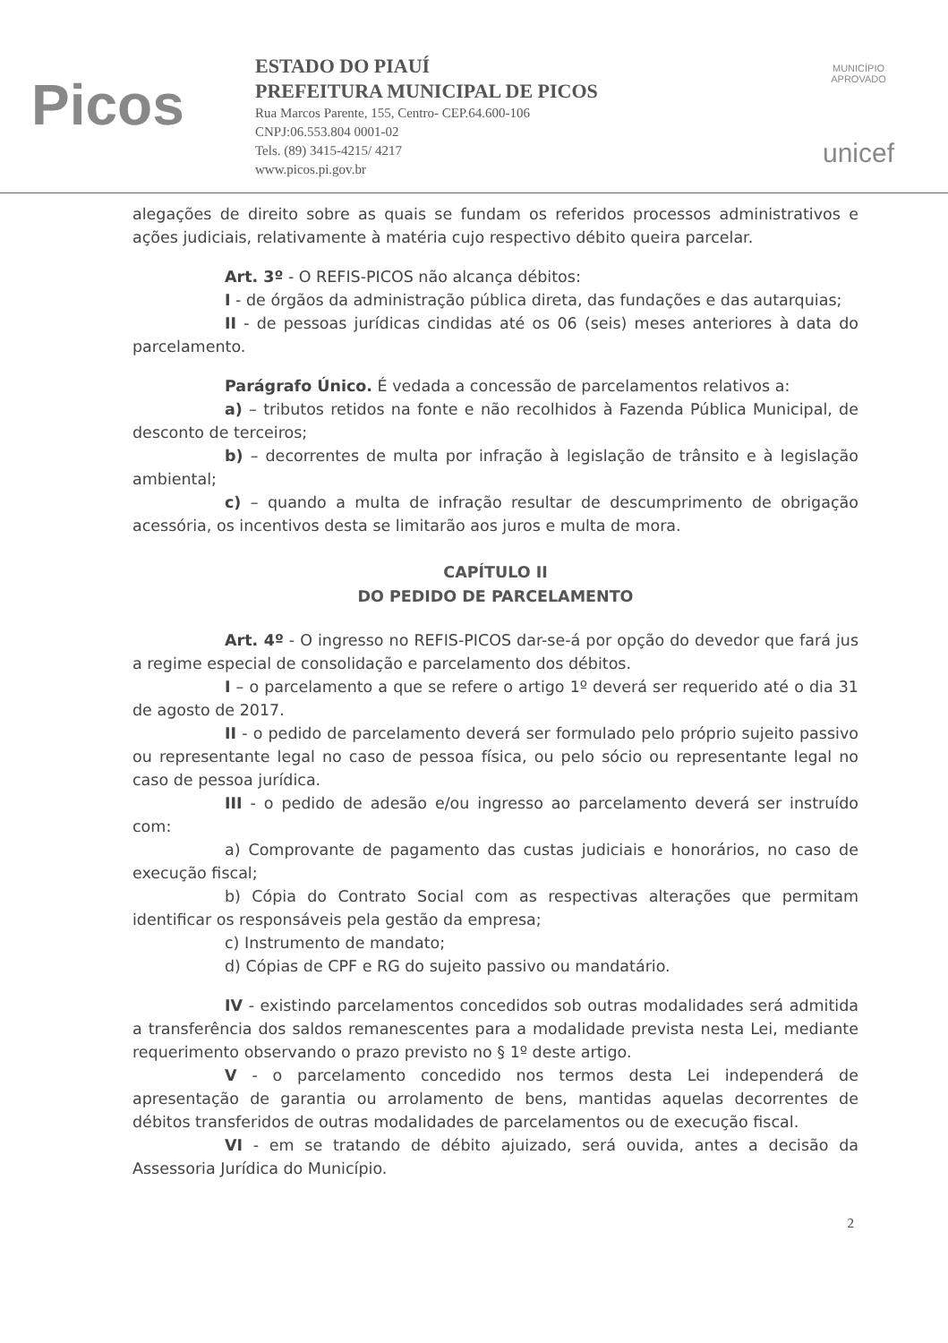Picos
ESTADO DO PIAUÍ
PREFEITURA MUNICIPAL DE PICOS
Rua Marcos Parente, 155, Centro- CEP.64.600-106
CNPJ:06.553.804 0001-02
Tels. (89) 3415-4215/ 4217
www.picos.pi.gov.br
MUNICÍPIO APROVADO
unicef
alegações de direito sobre as quais se fundam os referidos processos administrativos e ações judiciais, relativamente à matéria cujo respectivo débito queira parcelar.
Art. 3º - O REFIS-PICOS não alcança débitos:
I - de órgãos da administração pública direta, das fundações e das autarquias;
II - de pessoas jurídicas cindidas até os 06 (seis) meses anteriores à data do parcelamento.
Parágrafo Único. É vedada a concessão de parcelamentos relativos a:
a) – tributos retidos na fonte e não recolhidos à Fazenda Pública Municipal, de desconto de terceiros;
b) – decorrentes de multa por infração à legislação de trânsito e à legislação ambiental;
c) – quando a multa de infração resultar de descumprimento de obrigação acessória, os incentivos desta se limitarão aos juros e multa de mora.
CAPÍTULO II
DO PEDIDO DE PARCELAMENTO
Art. 4º - O ingresso no REFIS-PICOS dar-se-á por opção do devedor que fará jus a regime especial de consolidação e parcelamento dos débitos.
I – o parcelamento a que se refere o artigo 1º deverá ser requerido até o dia 31 de agosto de 2017.
II - o pedido de parcelamento deverá ser formulado pelo próprio sujeito passivo ou representante legal no caso de pessoa física, ou pelo sócio ou representante legal no caso de pessoa jurídica.
III - o pedido de adesão e/ou ingresso ao parcelamento deverá ser instruído com:
a) Comprovante de pagamento das custas judiciais e honorários, no caso de execução fiscal;
b) Cópia do Contrato Social com as respectivas alterações que permitam identificar os responsáveis pela gestão da empresa;
c) Instrumento de mandato;
d) Cópias de CPF e RG do sujeito passivo ou mandatário.
IV - existindo parcelamentos concedidos sob outras modalidades será admitida a transferência dos saldos remanescentes para a modalidade prevista nesta Lei, mediante requerimento observando o prazo previsto no § 1º deste artigo.
V - o parcelamento concedido nos termos desta Lei independerá de apresentação de garantia ou arrolamento de bens, mantidas aquelas decorrentes de débitos transferidos de outras modalidades de parcelamentos ou de execução fiscal.
VI - em se tratando de débito ajuizado, será ouvida, antes a decisão da Assessoria Jurídica do Município.
2